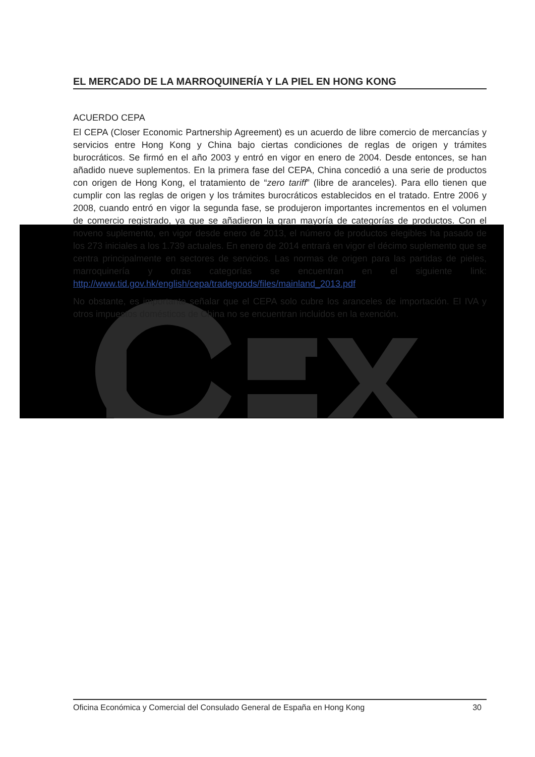EL MERCADO DE LA MARROQUINERÍA Y LA PIEL EN HONG KONG
ACUERDO CEPA
El CEPA (Closer Economic Partnership Agreement) es un acuerdo de libre comercio de mercancías y servicios entre Hong Kong y China bajo ciertas condiciones de reglas de origen y trámites burocráticos. Se firmó en el año 2003 y entró en vigor en enero de 2004. Desde entonces, se han añadido nueve suplementos. En la primera fase del CEPA, China concedió a una serie de productos con origen de Hong Kong, el tratamiento de “zero tariff” (libre de aranceles). Para ello tienen que cumplir con las reglas de origen y los trámites burocráticos establecidos en el tratado. Entre 2006 y 2008, cuando entró en vigor la segunda fase, se produjeron importantes incrementos en el volumen de comercio registrado, ya que se añadieron la gran mayoría de categorías de productos. Con el noveno suplemento, en vigor desde enero de 2013, el número de productos elegibles ha pasado de los 273 iniciales a los 1.739 actuales. En enero de 2014 entrará en vigor el décimo suplemento que se centra principalmente en sectores de servicios. Las normas de origen para las partidas de pieles, marroquinería y otras categorías se encuentran en el siguiente link: http://www.tid.gov.hk/english/cepa/tradegoods/files/mainland_2013.pdf
No obstante, es importante señalar que el CEPA solo cubre los aranceles de importación. El IVA y otros impuestos domésticos de China no se encuentran incluidos en la exención.
Oficina Económica y Comercial del Consulado General de España en Hong Kong 30